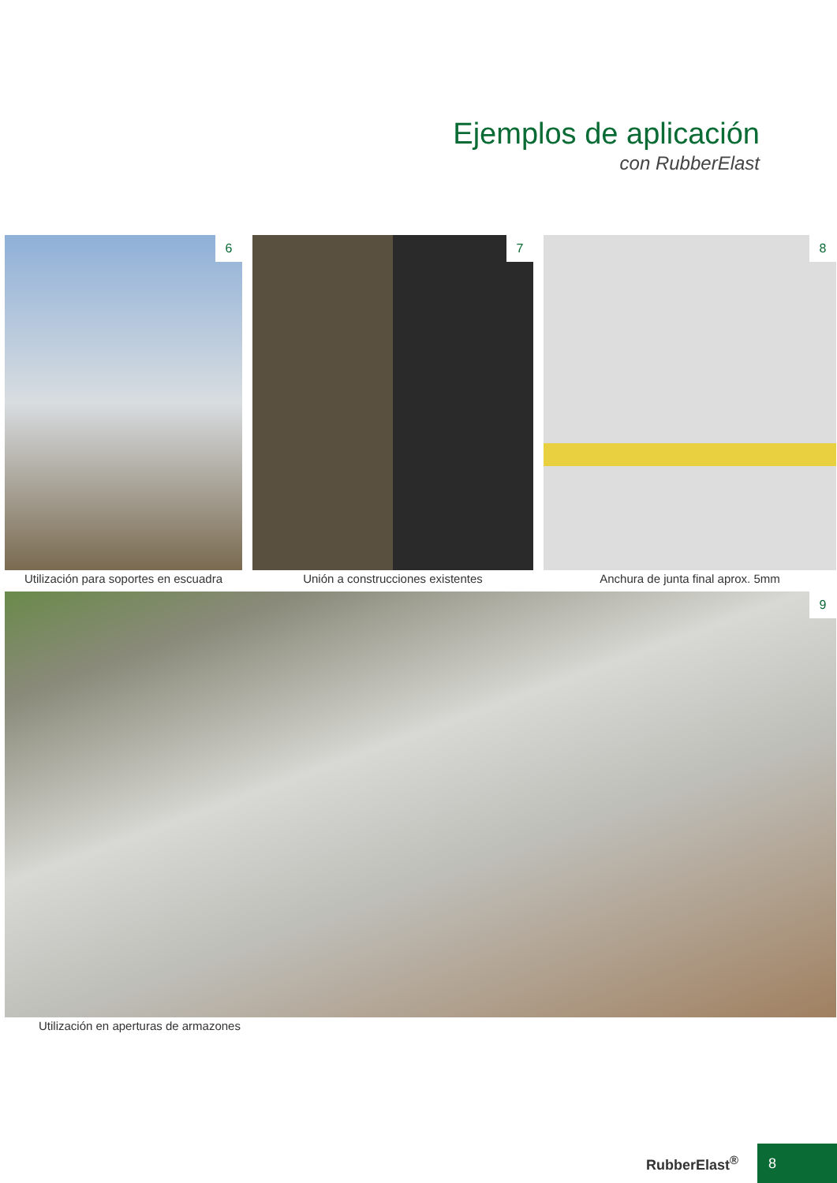Ejemplos de aplicación
con RubberElast
6
Utilización para soportes en escuadra
7
Unión a construcciones existentes
8
Anchura de junta final aprox. 5mm
9
Utilización en aperturas de armazones
RubberElast<sup>®</sup> 8